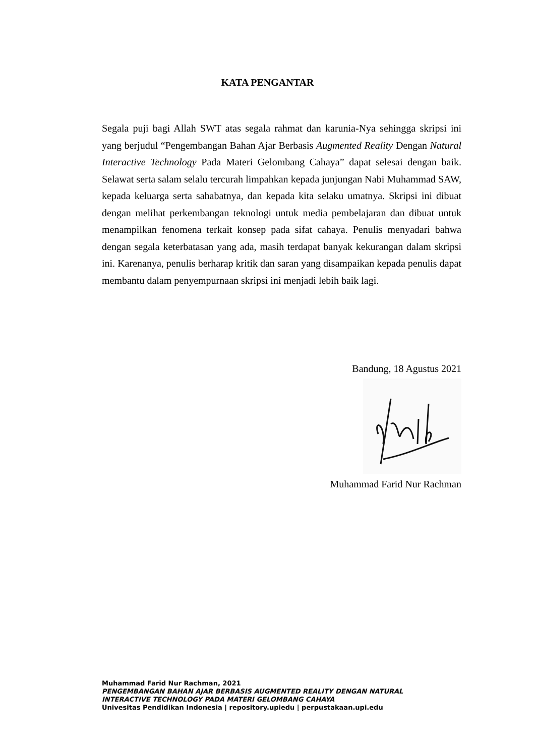KATA PENGANTAR
Segala puji bagi Allah SWT atas segala rahmat dan karunia-Nya sehingga skripsi ini yang berjudul “Pengembangan Bahan Ajar Berbasis Augmented Reality Dengan Natural Interactive Technology Pada Materi Gelombang Cahaya” dapat selesai dengan baik. Selawat serta salam selalu tercurah limpahkan kepada junjungan Nabi Muhammad SAW, kepada keluarga serta sahabatnya, dan kepada kita selaku umatnya. Skripsi ini dibuat dengan melihat perkembangan teknologi untuk media pembelajaran dan dibuat untuk menampilkan fenomena terkait konsep pada sifat cahaya. Penulis menyadari bahwa dengan segala keterbatasan yang ada, masih terdapat banyak kekurangan dalam skripsi ini. Karenanya, penulis berharap kritik dan saran yang disampaikan kepada penulis dapat membantu dalam penyempurnaan skripsi ini menjadi lebih baik lagi.
Bandung, 18 Agustus 2021
Muhammad Farid Nur Rachman
Muhammad Farid Nur Rachman, 2021
PENGEMBANGAN BAHAN AJAR BERBASIS AUGMENTED REALITY DENGAN NATURAL
INTERACTIVE TECHNOLOGY PADA MATERI GELOMBANG CAHAYA
Univesitas Pendidikan Indonesia | repository.upiedu | perpustakaan.upi.edu